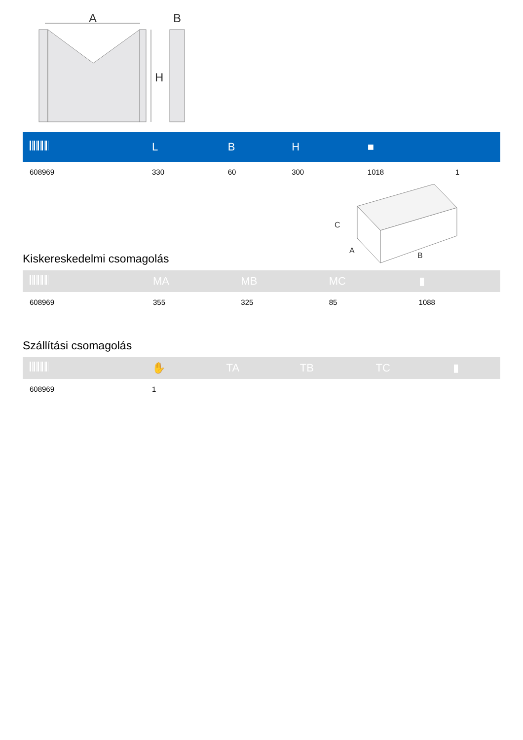A
B
H
| | L | B | H | ■ | |
| --- | --- | --- | --- | --- | --- |
| 608969 | 330 | 60 | 300 | 1018 | 1 |
C
A
B
Kiskereskedelmi csomagolás
| | MA | MB | MC | ▮ |
| --- | --- | --- | --- | --- |
| 608969 | 355 | 325 | 85 | 1088 |
Szállítási csomagolás
| | ✋ | TA | TB | TC | ▮ |
| --- | --- | --- | --- | --- | --- |
| 608969 | 1 | | | | |